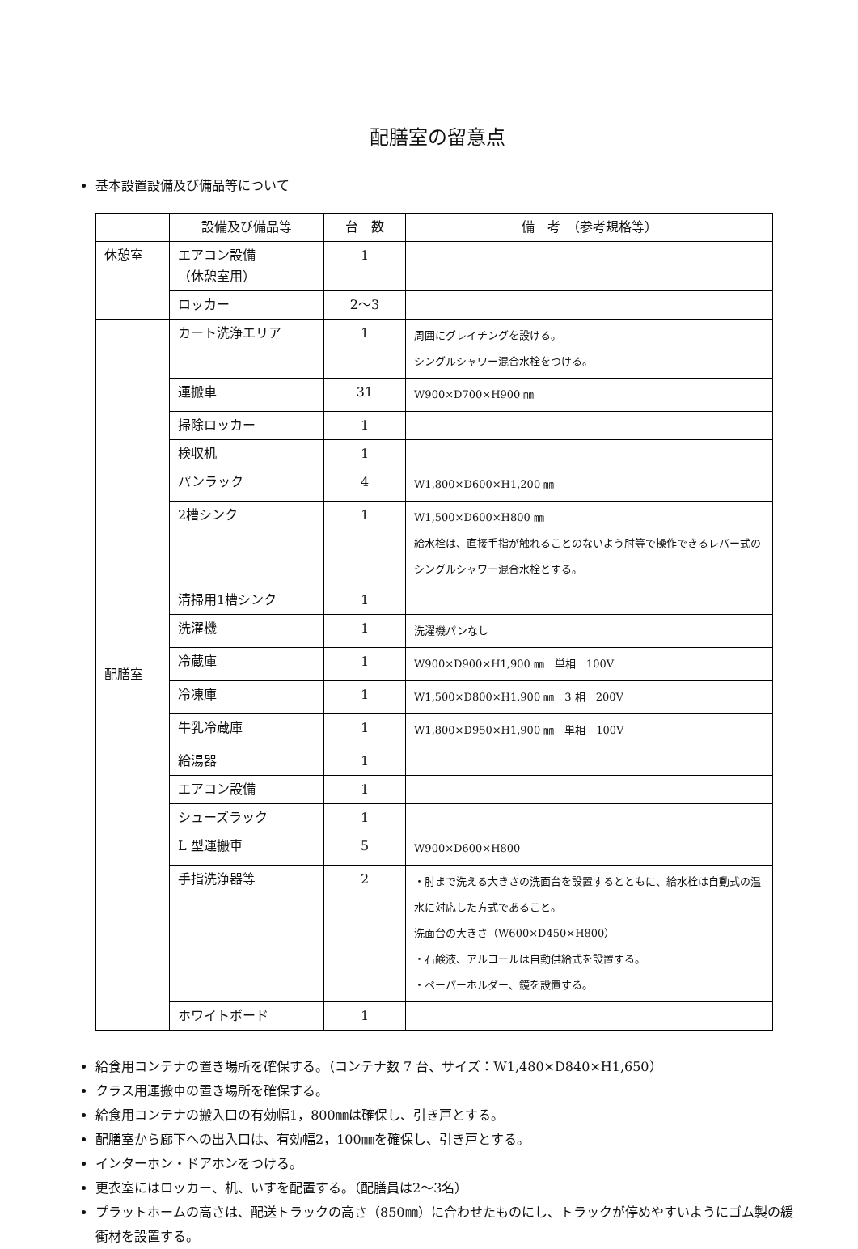配膳室の留意点
基本設置設備及び備品等について
| | 設備及び備品等 | 台 数 | 備 考 （参考規格等） |
| --- | --- | --- | --- |
| 休憩室 | エアコン設備 （休憩室用） | 1 | |
| | ロッカー | 2～3 | |
| 配膳室 | カート洗浄エリア | 1 | 周囲にグレイチングを設ける。 シングルシャワー混合水栓をつける。 |
| | 運搬車 | 31 | W900×D700×H900 ㎜ |
| | 掃除ロッカー | 1 | |
| | 検収机 | 1 | |
| | パンラック | 4 | W1,800×D600×H1,200 ㎜ |
| | 2槽シンク | 1 | W1,500×D600×H800 ㎜ 給水栓は、直接手指が触れることのないよう肘等で操作できるレバー式のシングルシャワー混合水栓とする。 |
| | 清掃用1槽シンク | 1 | |
| | 洗濯機 | 1 | 洗濯機パンなし |
| | 冷蔵庫 | 1 | W900×D900×H1,900 ㎜ 単相 100V |
| | 冷凍庫 | 1 | W1,500×D800×H1,900 ㎜ 3 相 200V |
| | 牛乳冷蔵庫 | 1 | W1,800×D950×H1,900 ㎜ 単相 100V |
| | 給湯器 | 1 | |
| | エアコン設備 | 1 | |
| | シューズラック | 1 | |
| | L 型運搬車 | 5 | W900×D600×H800 |
| | 手指洗浄器等 | 2 | ・肘まで洗える大きさの洗面台を設置するとともに、給水栓は自動式の温水に対応した方式であること。 洗面台の大きさ（W600×D450×H800） ・石鹸液、アルコールは自動供給式を設置する。 ・ペーパーホルダー、鏡を設置する。 |
| | ホワイトボード | 1 | |
給食用コンテナの置き場所を確保する。（コンテナ数 7 台、サイズ：W1,480×D840×H1,650）
クラス用運搬車の置き場所を確保する。
給食用コンテナの搬入口の有効幅1，800㎜は確保し、引き戸とする。
配膳室から廊下への出入口は、有効幅2，100㎜を確保し、引き戸とする。
インターホン・ドアホンをつける。
更衣室にはロッカー、机、いすを配置する。（配膳員は2～3名）
プラットホームの高さは、配送トラックの高さ（850㎜）に合わせたものにし、トラックが停めやすいようにゴム製の緩衝材を設置する。